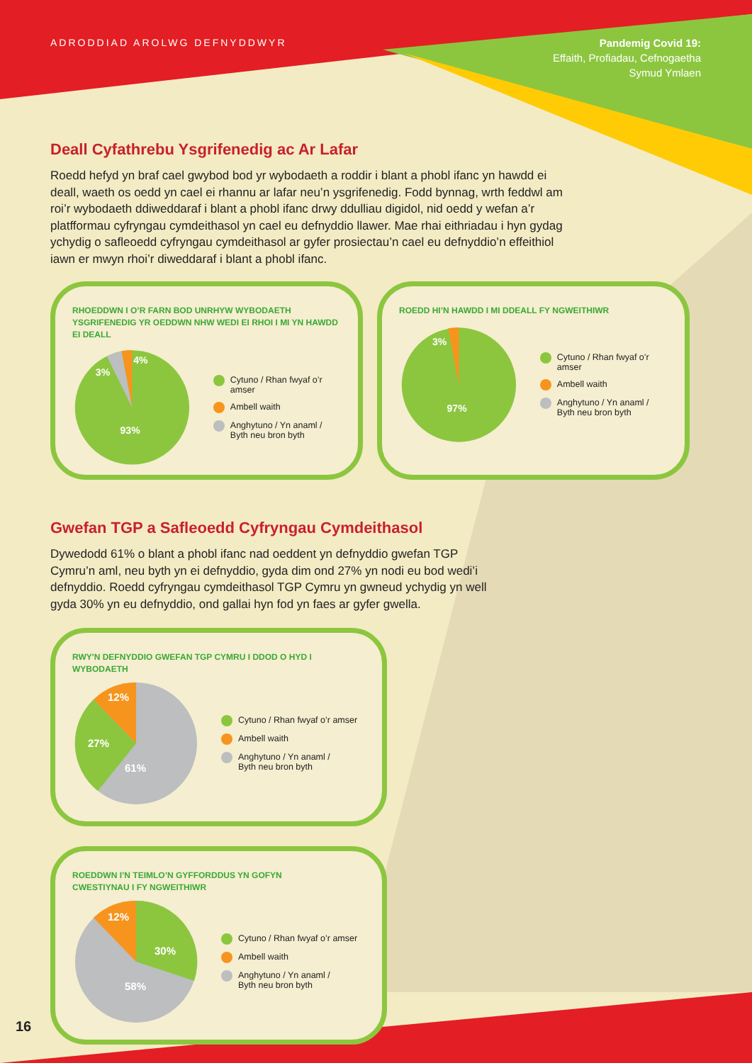ADRODDIAD AROLWG DEFNYDDWYR
Pandemig Covid 19:
Effaith, Profiadau, Cefnogaetha
Symud Ymlaen
Deall Cyfathrebu Ysgrifenedig ac Ar Lafar
Roedd hefyd yn braf cael gwybod bod yr wybodaeth a roddir i blant a phobl ifanc yn hawdd ei deall, waeth os oedd yn cael ei rhannu ar lafar neu’n ysgrifenedig. Fodd bynnag, wrth feddwl am roi’r wybodaeth ddiweddaraf i blant a phobl ifanc drwy ddulliau digidol, nid oedd y wefan a’r platfformau cyfryngau cymdeithasol yn cael eu defnyddio llawer. Mae rhai eithriadau i hyn gydag ychydig o safleoedd cyfryngau cymdeithasol ar gyfer prosiectau’n cael eu defnyddio’n effeithiol iawn er mwyn rhoi’r diweddaraf i blant a phobl ifanc.
RHOEDDWN I O’R FARN BOD UNRHYW WYBODAETH YSGRIFENEDIG YR OEDDWN NHW WEDI EI RHOI I MI YN HAWDD EI DEALL
4%
3%
93%
Cytuno / Rhan fwyaf o’r amser
Ambell waith
Anghytuno / Yn anaml /
Byth neu bron byth
ROEDD HI’N HAWDD I MI DDEALL FY NGWEITHIWR
3%
97%
Cytuno / Rhan fwyaf o’r amser
Ambell waith
Anghytuno / Yn anaml /
Byth neu bron byth
Gwefan TGP a Safleoedd Cyfryngau Cymdeithasol
Dywedodd 61% o blant a phobl ifanc nad oeddent yn defnyddio gwefan TGP Cymru’n aml, neu byth yn ei defnyddio, gyda dim ond 27% yn nodi eu bod wedi’i defnyddio. Roedd cyfryngau cymdeithasol TGP Cymru yn gwneud ychydig yn well gyda 30% yn eu defnyddio, ond gallai hyn fod yn faes ar gyfer gwella.
RWY'N DEFNYDDIO GWEFAN TGP CYMRU I DDOD O HYD I WYBODAETH
12%
27%
61%
Cytuno / Rhan fwyaf o’r amser
Ambell waith
Anghytuno / Yn anaml /
Byth neu bron byth
ROEDDWN I’N TEIMLO’N GYFFORDDUS YN GOFYN
CWESTIYNAU I FY NGWEITHIWR
12%
30%
58%
Cytuno / Rhan fwyaf o’r amser
Ambell waith
Anghytuno / Yn anaml /
Byth neu bron byth
16